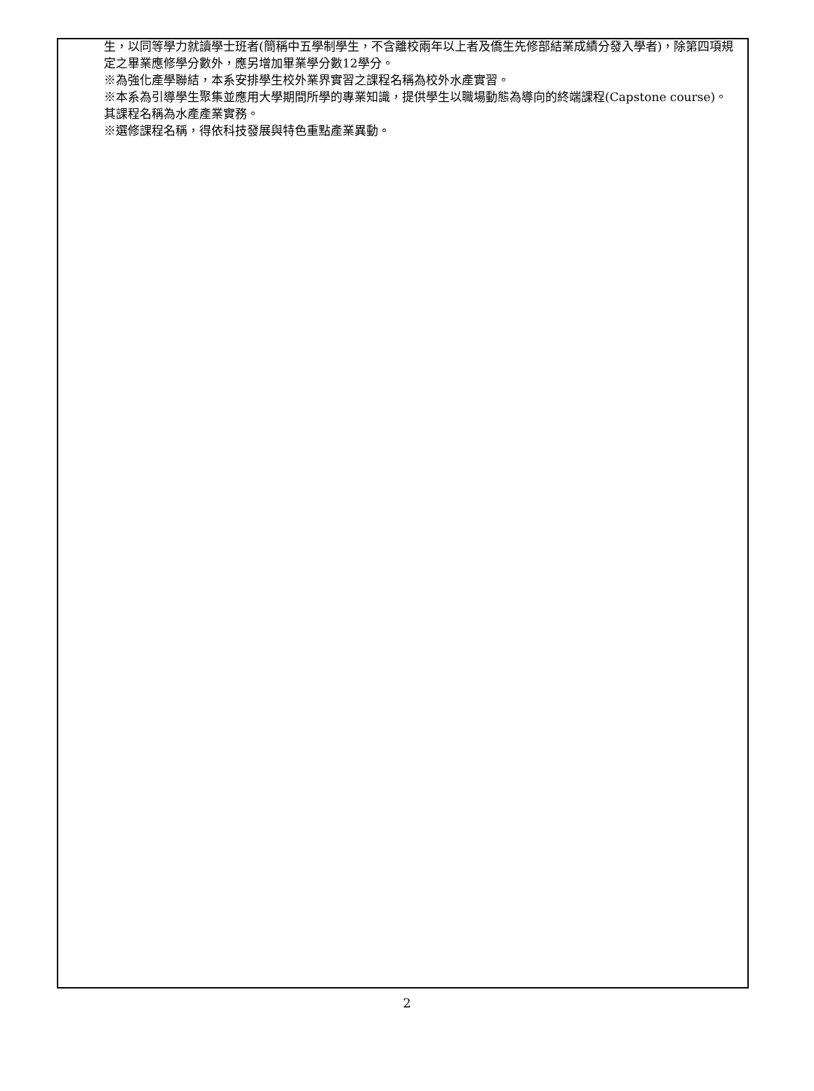生，以同等學力就讀學士班者(簡稱中五學制學生，不含離校兩年以上者及僑生先修部結業成績分發入學者)，除第四項規定之畢業應修學分數外，應另增加畢業學分數12學分。
※為強化產學聯結，本系安排學生校外業界實習之課程名稱為校外水產實習。
※本系為引導學生聚集並應用大學期間所學的專業知識，提供學生以職場動態為導向的終端課程(Capstone course)。其課程名稱為水產產業實務。
※選修課程名稱，得依科技發展與特色重點產業異動。
2